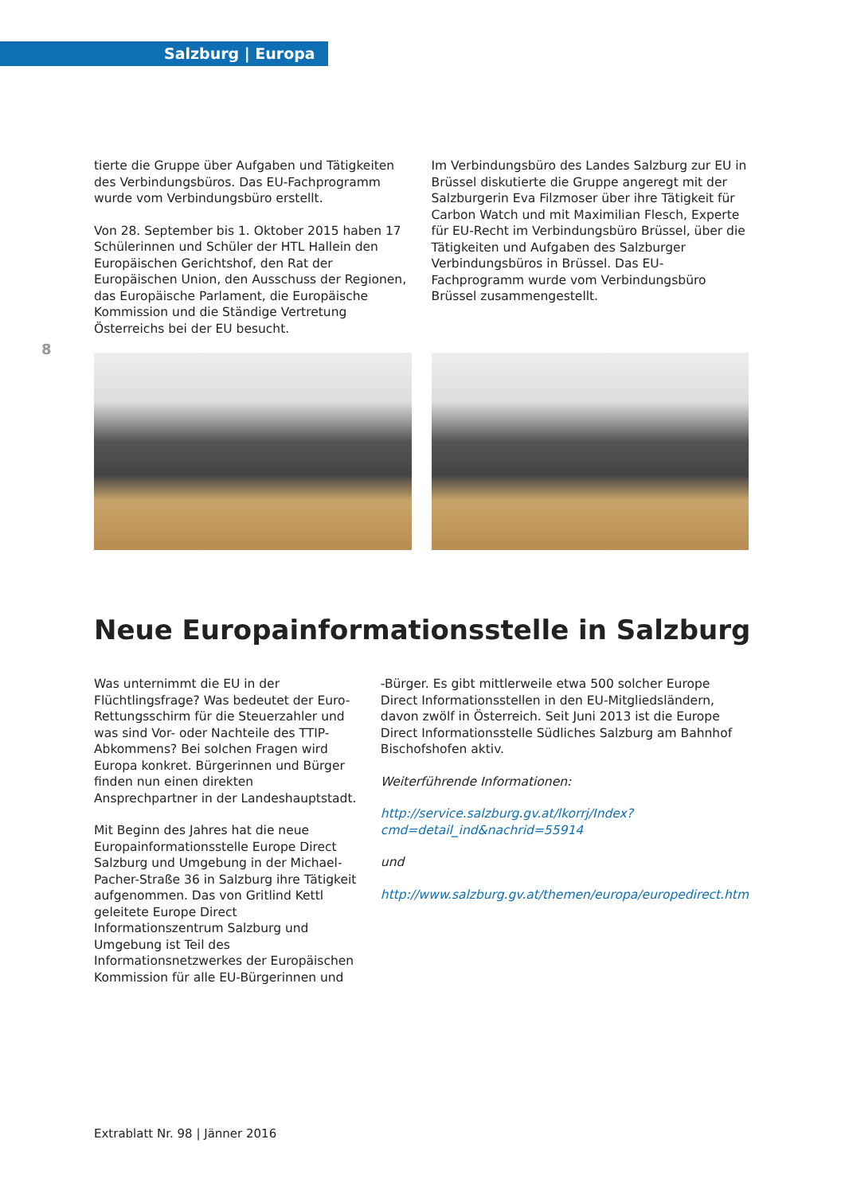Salzburg | Europa
8
tierte die Gruppe über Aufgaben und Tätigkeiten des Verbindungsbüros. Das EU-Fachprogramm wurde vom Verbindungsbüro erstellt.
Von 28. September bis 1. Oktober 2015 haben 17 Schülerinnen und Schüler der HTL Hallein den Europäischen Gerichtshof, den Rat der Europäischen Union, den Ausschuss der Regionen, das Europäische Parlament, die Europäische Kommission und die Ständige Vertretung Österreichs bei der EU besucht.
Im Verbindungsbüro des Landes Salzburg zur EU in Brüssel diskutierte die Gruppe angeregt mit der Salzburgerin Eva Filzmoser über ihre Tätigkeit für Carbon Watch und mit Maximilian Flesch, Experte für EU-Recht im Verbindungsbüro Brüssel, über die Tätigkeiten und Aufgaben des Salzburger Verbindungsbüros in Brüssel. Das EU-Fachprogramm wurde vom Verbindungsbüro Brüssel zusammengestellt.
Neue Europainformationsstelle in Salzburg
Was unternimmt die EU in der Flüchtlingsfrage? Was bedeutet der Euro-Rettungsschirm für die Steuerzahler und was sind Vor- oder Nachteile des TTIP-Abkommens? Bei solchen Fragen wird Europa konkret. Bürgerinnen und Bürger finden nun einen direkten Ansprechpartner in der Landeshauptstadt.
Mit Beginn des Jahres hat die neue Europainformationsstelle Europe Direct Salzburg und Umgebung in der Michael-Pacher-Straße 36 in Salzburg ihre Tätigkeit aufgenommen. Das von Gritlind Kettl geleitete Europe Direct Informationszentrum Salzburg und Umgebung ist Teil des Informationsnetzwerkes der Europäischen Kommission für alle EU-Bürgerinnen und
-Bürger. Es gibt mittlerweile etwa 500 solcher Europe Direct Informationsstellen in den EU-Mitgliedsländern, davon zwölf in Österreich. Seit Juni 2013 ist die Europe Direct Informationsstelle Südliches Salzburg am Bahnhof Bischofshofen aktiv.
Weiterführende Informationen:
http://service.salzburg.gv.at/lkorrj/Index?cmd=detail_ind&nachrid=55914
und
http://www.salzburg.gv.at/themen/europa/europedirect.htm
Extrablatt Nr. 98 | Jänner 2016